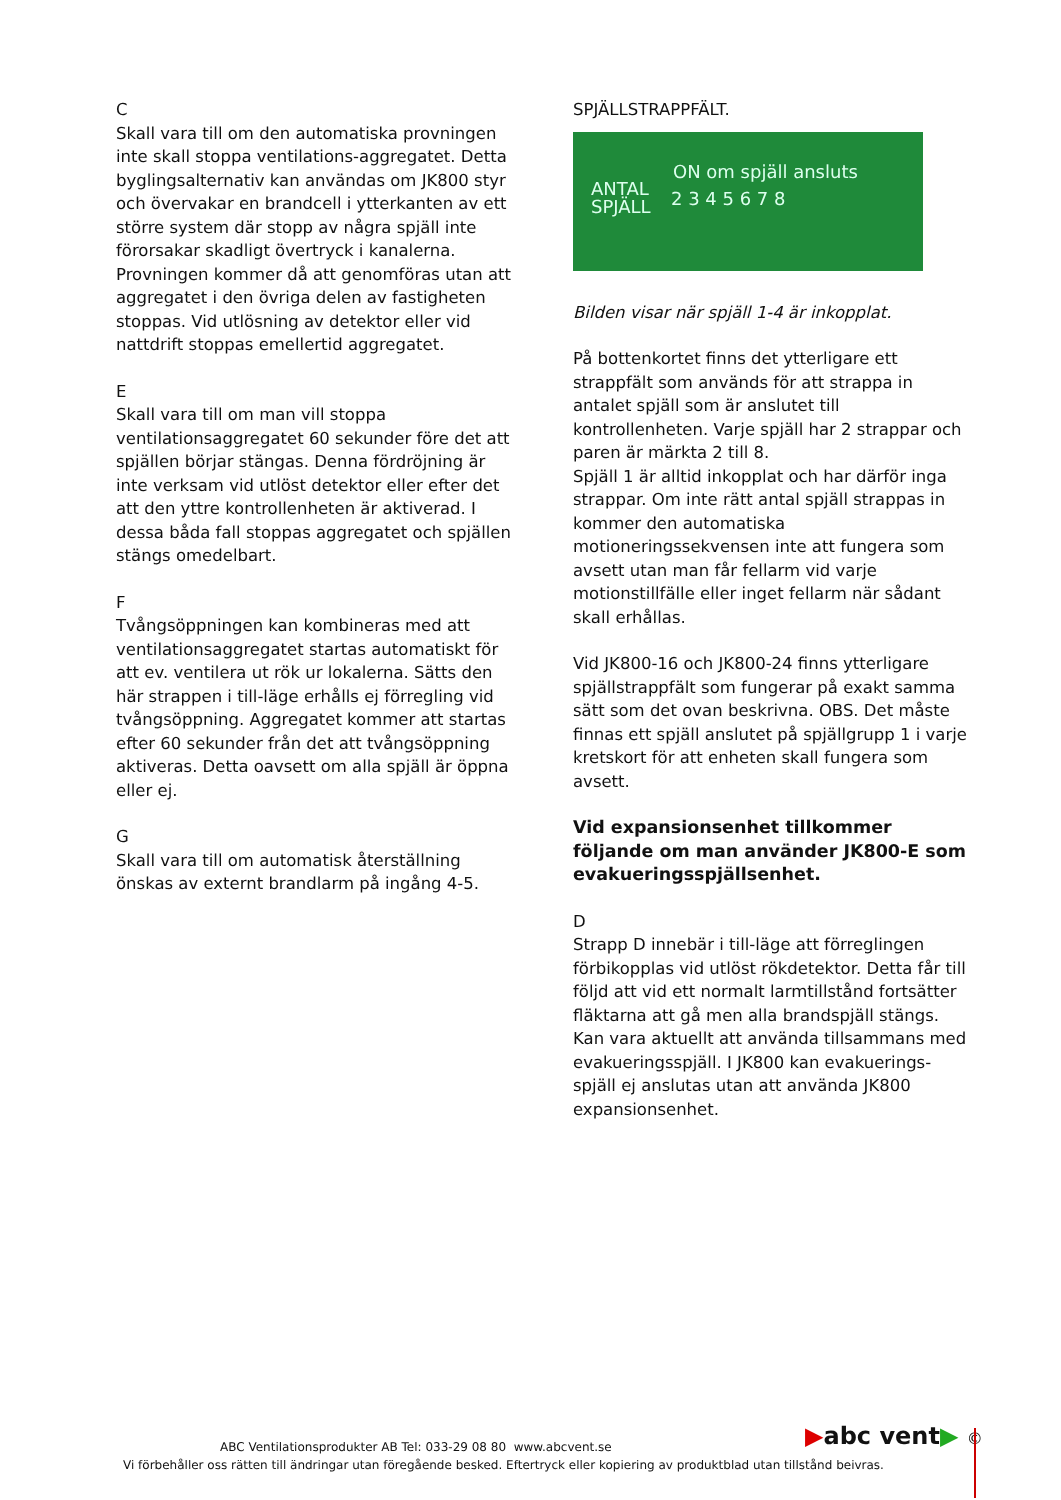C
Skall vara till om den automatiska provningen inte skall stoppa ventilations-aggregatet. Detta byglingsalternativ kan användas om JK800 styr och övervakar en brandcell i ytterkanten av ett större system där stopp av några spjäll inte förorsakar skadligt övertryck i kanalerna. Provningen kommer då att genomföras utan att aggregatet i den övriga delen av fastigheten stoppas. Vid utlösning av detektor eller vid nattdrift stoppas emellertid aggregatet.
E
Skall vara till om man vill stoppa ventilationsaggregatet 60 sekunder före det att spjällen börjar stängas. Denna fördröjning är inte verksam vid utlöst detektor eller efter det att den yttre kontrollenheten är aktiverad. I dessa båda fall stoppas aggregatet och spjällen stängs omedelbart.
F
Tvångsöppningen kan kombineras med att ventilationsaggregatet startas automatiskt för att ev. ventilera ut rök ur lokalerna. Sätts den här strappen i till-läge erhålls ej förregling vid tvångsöppning. Aggregatet kommer att startas efter 60 sekunder från det att tvångsöppning aktiveras. Detta oavsett om alla spjäll är öppna eller ej.
G
Skall vara till om automatisk återställning önskas av externt brandlarm på ingång 4-5.
SPJÄLLSTRAPPFÄLT.
ON om spjäll ansluts
ANTAL
SPJÄLL
2 3 4 5 6 7 8
Bilden visar när spjäll 1-4 är inkopplat.
På bottenkortet finns det ytterligare ett strappfält som används för att strappa in antalet spjäll som är anslutet till kontrollenheten. Varje spjäll har 2 strappar och paren är märkta 2 till 8.
Spjäll 1 är alltid inkopplat och har därför inga strappar. Om inte rätt antal spjäll strappas in kommer den automatiska motioneringssekvensen inte att fungera som avsett utan man får fellarm vid varje motionstillfälle eller inget fellarm när sådant skall erhållas.
Vid JK800-16 och JK800-24 finns ytterligare spjällstrappfält som fungerar på exakt samma sätt som det ovan beskrivna. OBS. Det måste finnas ett spjäll anslutet på spjällgrupp 1 i varje kretskort för att enheten skall fungera som avsett.
Vid expansionsenhet tillkommer följande om man använder JK800-E som evakueringsspjällsenhet.
D
Strapp D innebär i till-läge att förreglingen förbikopplas vid utlöst rökdetektor. Detta får till följd att vid ett normalt larmtillstånd fortsätter fläktarna att gå men alla brandspjäll stängs. Kan vara aktuellt att använda tillsammans med evakueringsspjäll. I JK800 kan evakuerings-spjäll ej anslutas utan att använda JK800 expansionsenhet.
▶abc vent▶ ©
ABC Ventilationsprodukter AB Tel: 033-29 08 80 www.abcvent.se
Vi förbehåller oss rätten till ändringar utan föregående besked. Eftertryck eller kopiering av produktblad utan tillstånd beivras.